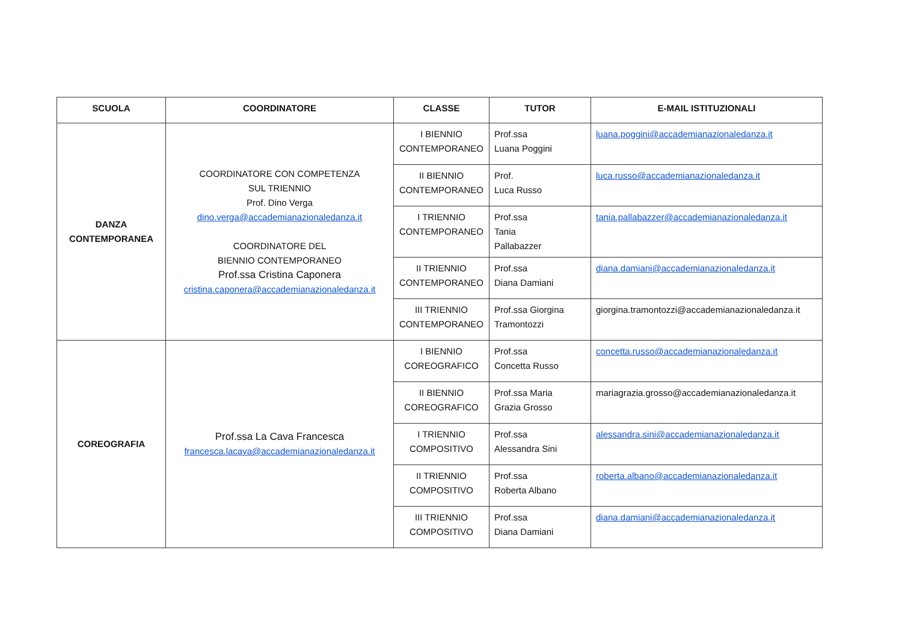| SCUOLA | COORDINATORE | CLASSE | TUTOR | E-MAIL ISTITUZIONALI |
| --- | --- | --- | --- | --- |
| DANZA CONTEMPORANEA | COORDINATORE CON COMPETENZA SUL TRIENNIO Prof. Dino Verga dino.verga@accademianazionaledanza.it COORDINATORE DEL BIENNIO CONTEMPORANEO Prof.ssa Cristina Caponera cristina.caponera@accademianazionaledanza.it | I BIENNIO CONTEMPORANEO | Prof.ssa Luana Poggini | luana.poggini@accademianazionaledanza.it |
| | | II BIENNIO CONTEMPORANEO | Prof. Luca Russo | luca.russo@accademianazionaledanza.it |
| | | I TRIENNIO CONTEMPORANEO | Prof.ssa Tania Pallabazzer | tania.pallabazzer@accademianazionaledanza.it |
| | | II TRIENNIO CONTEMPORANEO | Prof.ssa Diana Damiani | diana.damiani@accademianazionaledanza.it |
| | | III TRIENNIO CONTEMPORANEO | Prof.ssa Giorgina Tramontozzi | giorgina.tramontozzi@accademianazionaledanza.it |
| COREOGRAFIA | Prof.ssa La Cava Francesca francesca.lacava@accademianazionaledanza.it | I BIENNIO COREOGRAFICO | Prof.ssa Concetta Russo | concetta.russo@accademianazionaledanza.it |
| | | II BIENNIO COREOGRAFICO | Prof.ssa Maria Grazia Grosso | mariagrazia.grosso@accademianazionaledanza.it |
| | | I TRIENNIO COMPOSITIVO | Prof.ssa Alessandra Sini | alessandra.sini@accademianazionaledanza.it |
| | | II TRIENNIO COMPOSITIVO | Prof.ssa Roberta Albano | roberta.albano@accademianazionaledanza.it |
| | | III TRIENNIO COMPOSITIVO | Prof.ssa Diana Damiani | diana.damiani@accademianazionaledanza.it |